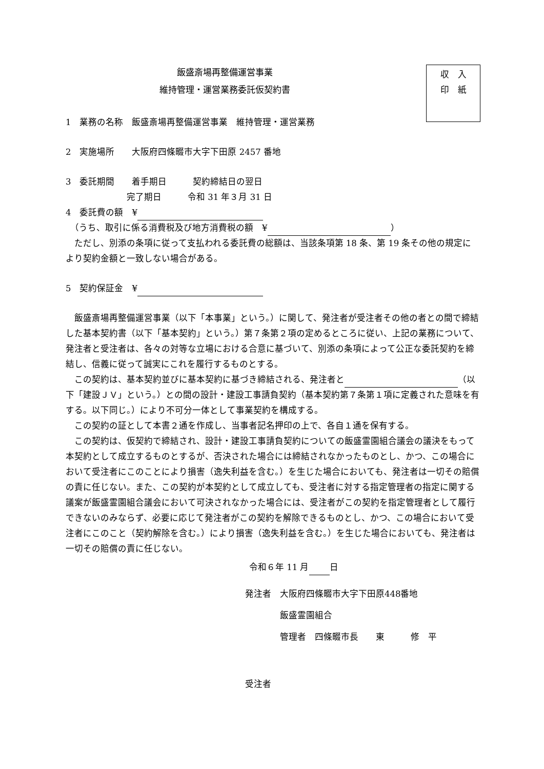収　入
印　紙
飯盛斎場再整備運営事業
維持管理・運営業務委託仮契約書
1　業務の名称　飯盛斎場再整備運営事業　維持管理・運営業務
2　実施場所　　大阪府四條畷市大字下田原 2457 番地
3　委託期間　　着手期日　　　契約締結日の翌日
　　　　　　　完了期日　　　令和 31 年３月 31 日
4　委託費の額　¥
　（うち、取引に係る消費税及び地方消費税の額　¥ ）
ただし、別添の条項に従って支払われる委託費の総額は、当該条項第 18 条、第 19 条その他の規定により契約金額と一致しない場合がある。
5　契約保証金　¥
飯盛斎場再整備運営事業（以下「本事業」という。）に関して、発注者が受注者その他の者との間で締結した基本契約書（以下「基本契約」という。）第７条第２項の定めるところに従い、上記の業務について、発注者と受注者は、各々の対等な立場における合意に基づいて、別添の条項によって公正な委託契約を締結し、信義に従って誠実にこれを履行するものとする。
この契約は、基本契約並びに基本契約に基づき締結される、発注者と （以下「建設ＪＶ」という。）との間の設計・建設工事請負契約（基本契約第７条第１項に定義された意味を有する。以下同じ。）により不可分一体として事業契約を構成する。
この契約の証として本書２通を作成し、当事者記名押印の上で、各自１通を保有する。
この契約は、仮契約で締結され、設計・建設工事請負契約についての飯盛霊園組合議会の議決をもって本契約として成立するものとするが、否決された場合には締結されなかったものとし、かつ、この場合において受注者にこのことにより損害（逸失利益を含む。）を生じた場合においても、発注者は一切その賠償の責に任じない。また、この契約が本契約として成立しても、受注者に対する指定管理者の指定に関する議案が飯盛霊園組合議会において可決されなかった場合には、受注者がこの契約を指定管理者として履行できないのみならず、必要に応じて発注者がこの契約を解除できるものとし、かつ、この場合において受注者にこのこと（契約解除を含む。）により損害（逸失利益を含む。）を生じた場合においても、発注者は一切その賠償の責に任じない。
令和６年 11 月 日
発注者　大阪府四條畷市大字下田原448番地
　　　　飯盛霊園組合
　　　　管理者　四條畷市長　　東　　　修　平
受注者